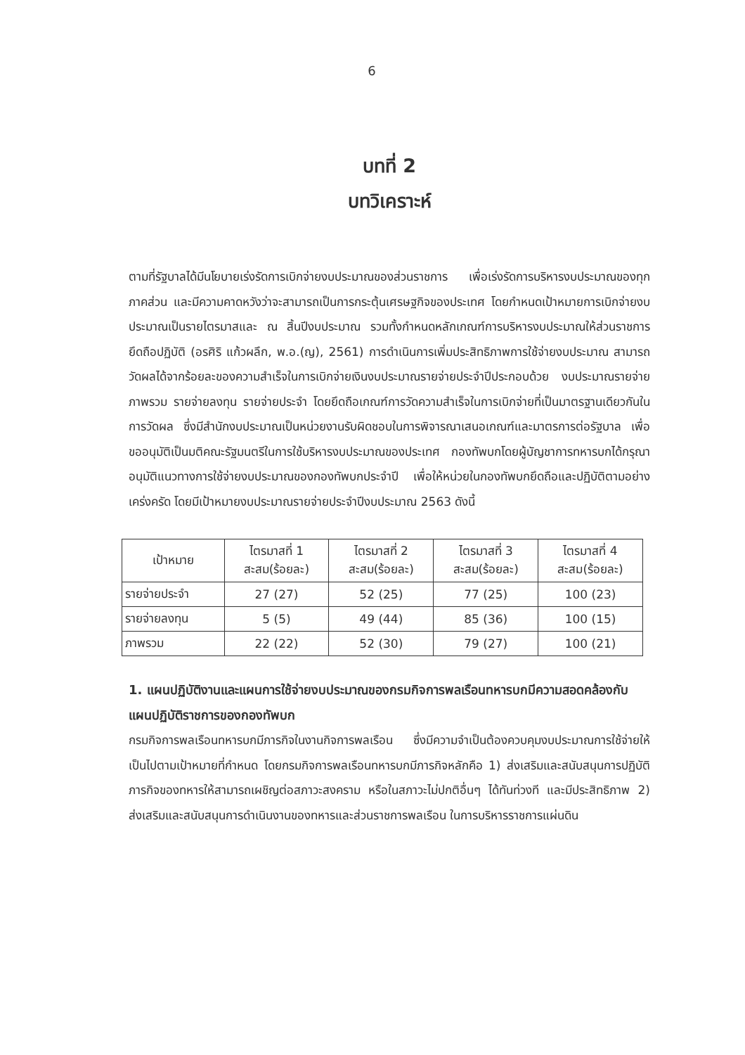6
บทที่ 2
บทวิเคราะห์
ตามที่รัฐบาลได้มีนโยบายเร่งรัดการเบิกจ่ายงบประมาณของส่วนราชการ เพื่อเร่งรัดการบริหารงบประมาณของทุกภาคส่วน และมีความคาดหวังว่าจะสามารถเป็นการกระตุ้นเศรษฐกิจของประเทศ โดยกำหนดเป้าหมายการเบิกจ่ายงบประมาณเป็นรายไตรมาสและ ณ สิ้นปีงบประมาณ รวมทั้งกำหนดหลักเกณฑ์การบริหารงบประมาณให้ส่วนราชการยึดถือปฏิบัติ (อรศิริ แก้วผลึก, พ.อ.(ญ), 2561) การดำเนินการเพิ่มประสิทธิภาพการใช้จ่ายงบประมาณ สามารถวัดผลได้จากร้อยละของความสำเร็จในการเบิกจ่ายเงินงบประมาณรายจ่ายประจำปีประกอบด้วย งบประมาณรายจ่ายภาพรวม รายจ่ายลงทุน รายจ่ายประจำ โดยยึดถือเกณฑ์การวัดความสำเร็จในการเบิกจ่ายที่เป็นมาตรฐานเดียวกันในการวัดผล ซึ่งมีสำนักงบประมาณเป็นหน่วยงานรับผิดชอบในการพิจารณาเสนอเกณฑ์และมาตรการต่อรัฐบาล เพื่อขออนุมัติเป็นมติคณะรัฐมนตรีในการใช้บริหารงบประมาณของประเทศ กองทัพบกโดยผู้บัญชาการทหารบกได้กรุณาอนุมัติแนวทางการใช้จ่ายงบประมาณของกองทัพบกประจำปี เพื่อให้หน่วยในกองทัพบกยึดถือและปฏิบัติตามอย่างเคร่งครัด โดยมีเป้าหมายงบประมาณรายจ่ายประจำปีงบประมาณ 2563 ดังนี้
| เป้าหมาย | ไตรมาสที่ 1 สะสม(ร้อยละ) | ไตรมาสที่ 2 สะสม(ร้อยละ) | ไตรมาสที่ 3 สะสม(ร้อยละ) | ไตรมาสที่ 4 สะสม(ร้อยละ) |
| --- | --- | --- | --- | --- |
| รายจ่ายประจำ | 27 (27) | 52 (25) | 77 (25) | 100 (23) |
| รายจ่ายลงทุน | 5 (5) | 49 (44) | 85 (36) | 100 (15) |
| ภาพรวม | 22 (22) | 52 (30) | 79 (27) | 100 (21) |
1. แผนปฏิบัติงานและแผนการใช้จ่ายงบประมาณของกรมกิจการพลเรือนทหารบกมีความสอดคล้องกับแผนปฏิบัติราชการของกองทัพบก
กรมกิจการพลเรือนทหารบกมีภารกิจในงานกิจการพลเรือน ซึ่งมีความจำเป็นต้องควบคุมงบประมาณการใช้จ่ายให้เป็นไปตามเป้าหมายที่กำหนด โดยกรมกิจการพลเรือนทหารบกมีภารกิจหลักคือ 1) ส่งเสริมและสนับสนุนการปฏิบัติภารกิจของทหารให้สามารถเผชิญต่อสภาวะสงคราม หรือในสภาวะไม่ปกติอื่นๆ ได้ทันท่วงที และมีประสิทธิภาพ 2) ส่งเสริมและสนับสนุนการดำเนินงานของทหารและส่วนราชการพลเรือน ในการบริหารราชการแผ่นดิน